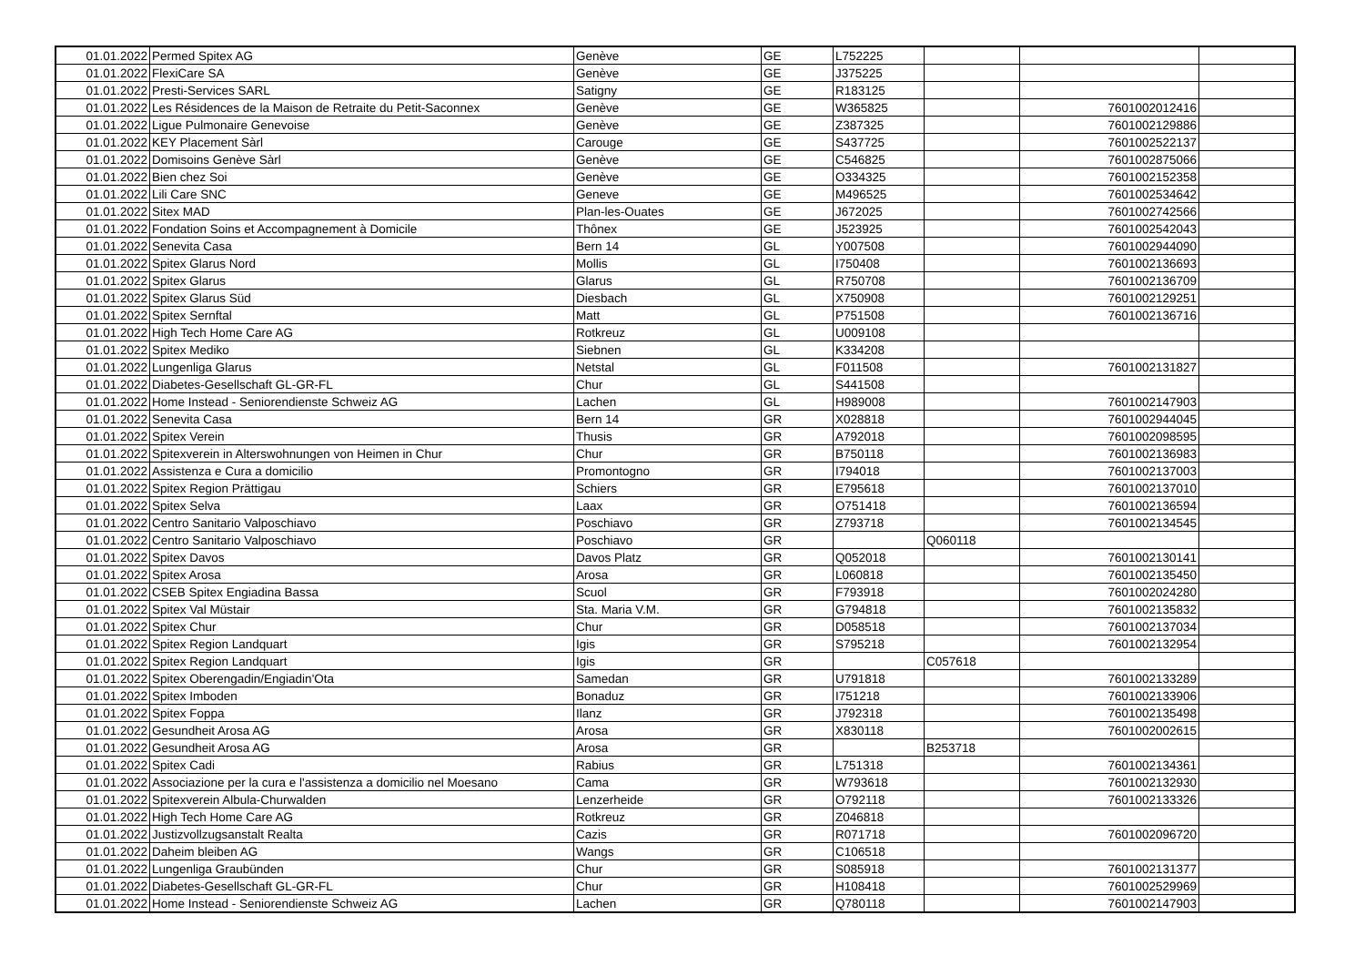| 01.01.2022 | Permed Spitex AG | Genève | GE | L752225 | | | |
| 01.01.2022 | FlexiCare SA | Genève | GE | J375225 | | | |
| 01.01.2022 | Presti-Services SARL | Satigny | GE | R183125 | | | |
| 01.01.2022 | Les Résidences de la Maison de Retraite du Petit-Saconnex | Genève | GE | W365825 | | 7601002012416 | |
| 01.01.2022 | Ligue Pulmonaire Genevoise | Genève | GE | Z387325 | | 7601002129886 | |
| 01.01.2022 | KEY Placement Sàrl | Carouge | GE | S437725 | | 7601002522137 | |
| 01.01.2022 | Domisoins Genève Sàrl | Genève | GE | C546825 | | 7601002875066 | |
| 01.01.2022 | Bien chez Soi | Genève | GE | O334325 | | 7601002152358 | |
| 01.01.2022 | Lili Care SNC | Geneve | GE | M496525 | | 7601002534642 | |
| 01.01.2022 | Sitex MAD | Plan-les-Ouates | GE | J672025 | | 7601002742566 | |
| 01.01.2022 | Fondation Soins et Accompagnement à Domicile | Thônex | GE | J523925 | | 7601002542043 | |
| 01.01.2022 | Senevita Casa | Bern 14 | GL | Y007508 | | 7601002944090 | |
| 01.01.2022 | Spitex Glarus Nord | Mollis | GL | I750408 | | 7601002136693 | |
| 01.01.2022 | Spitex Glarus | Glarus | GL | R750708 | | 7601002136709 | |
| 01.01.2022 | Spitex Glarus Süd | Diesbach | GL | X750908 | | 7601002129251 | |
| 01.01.2022 | Spitex Sernftal | Matt | GL | P751508 | | 7601002136716 | |
| 01.01.2022 | High Tech Home Care AG | Rotkreuz | GL | U009108 | | | |
| 01.01.2022 | Spitex Mediko | Siebnen | GL | K334208 | | | |
| 01.01.2022 | Lungenliga Glarus | Netstal | GL | F011508 | | 7601002131827 | |
| 01.01.2022 | Diabetes-Gesellschaft GL-GR-FL | Chur | GL | S441508 | | | |
| 01.01.2022 | Home Instead - Seniorendienste Schweiz AG | Lachen | GL | H989008 | | 7601002147903 | |
| 01.01.2022 | Senevita Casa | Bern 14 | GR | X028818 | | 7601002944045 | |
| 01.01.2022 | Spitex Verein | Thusis | GR | A792018 | | 7601002098595 | |
| 01.01.2022 | Spitexverein in Alterswohnungen von Heimen in Chur | Chur | GR | B750118 | | 7601002136983 | |
| 01.01.2022 | Assistenza e Cura a domicilio | Promontogno | GR | I794018 | | 7601002137003 | |
| 01.01.2022 | Spitex Region Prättigau | Schiers | GR | E795618 | | 7601002137010 | |
| 01.01.2022 | Spitex Selva | Laax | GR | O751418 | | 7601002136594 | |
| 01.01.2022 | Centro Sanitario Valposchiavo | Poschiavo | GR | Z793718 | | 7601002134545 | |
| 01.01.2022 | Centro Sanitario Valposchiavo | Poschiavo | GR | | Q060118 | | |
| 01.01.2022 | Spitex Davos | Davos Platz | GR | Q052018 | | 7601002130141 | |
| 01.01.2022 | Spitex Arosa | Arosa | GR | L060818 | | 7601002135450 | |
| 01.01.2022 | CSEB Spitex Engiadina Bassa | Scuol | GR | F793918 | | 7601002024280 | |
| 01.01.2022 | Spitex Val Müstair | Sta. Maria V.M. | GR | G794818 | | 7601002135832 | |
| 01.01.2022 | Spitex Chur | Chur | GR | D058518 | | 7601002137034 | |
| 01.01.2022 | Spitex Region Landquart | Igis | GR | S795218 | | 7601002132954 | |
| 01.01.2022 | Spitex Region Landquart | Igis | GR | | C057618 | | |
| 01.01.2022 | Spitex Oberengadin/Engiadin'Ota | Samedan | GR | U791818 | | 7601002133289 | |
| 01.01.2022 | Spitex Imboden | Bonaduz | GR | I751218 | | 7601002133906 | |
| 01.01.2022 | Spitex Foppa | Ilanz | GR | J792318 | | 7601002135498 | |
| 01.01.2022 | Gesundheit Arosa AG | Arosa | GR | X830118 | | 7601002002615 | |
| 01.01.2022 | Gesundheit Arosa AG | Arosa | GR | | B253718 | | |
| 01.01.2022 | Spitex Cadi | Rabius | GR | L751318 | | 7601002134361 | |
| 01.01.2022 | Associazione per la cura e l'assistenza a domicilio nel Moesano | Cama | GR | W793618 | | 7601002132930 | |
| 01.01.2022 | Spitexverein Albula-Churwalden | Lenzerheide | GR | O792118 | | 7601002133326 | |
| 01.01.2022 | High Tech Home Care AG | Rotkreuz | GR | Z046818 | | | |
| 01.01.2022 | Justizvollzugsanstalt Realta | Cazis | GR | R071718 | | 7601002096720 | |
| 01.01.2022 | Daheim bleiben AG | Wangs | GR | C106518 | | | |
| 01.01.2022 | Lungenliga Graubünden | Chur | GR | S085918 | | 7601002131377 | |
| 01.01.2022 | Diabetes-Gesellschaft GL-GR-FL | Chur | GR | H108418 | | 7601002529969 | |
| 01.01.2022 | Home Instead - Seniorendienste Schweiz AG | Lachen | GR | Q780118 | | 7601002147903 | |